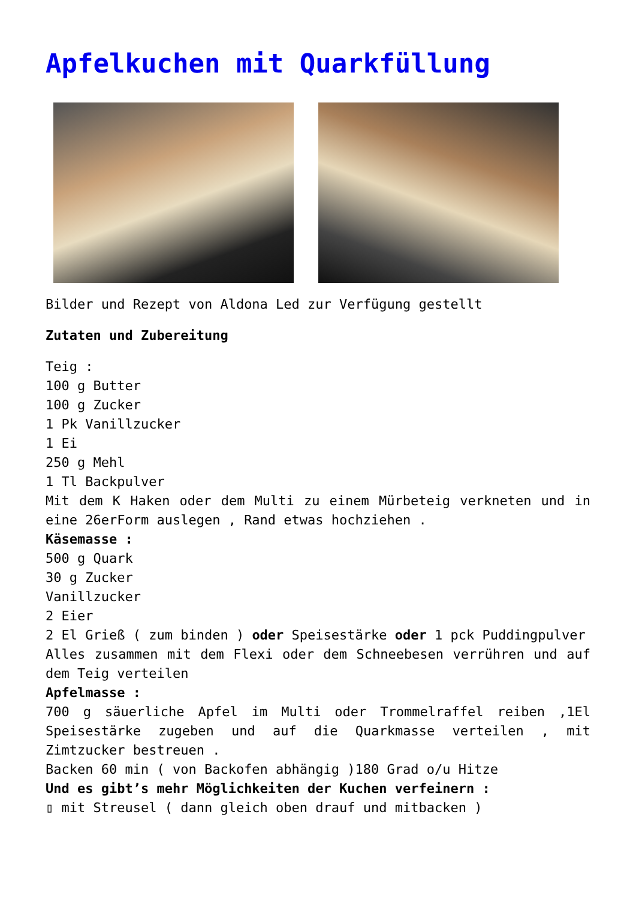Apfelkuchen mit Quarkfüllung
Bilder und Rezept von Aldona Led zur Verfügung gestellt
Zutaten und Zubereitung
Teig :
100 g Butter
100 g Zucker
1 Pk Vanillzucker
1 Ei
250 g Mehl
1 Tl Backpulver
Mit dem K Haken oder dem Multi zu einem Mürbeteig verkneten und in eine 26erForm auslegen , Rand etwas hochziehen .
Käsemasse :
500 g Quark
30 g Zucker
Vanillzucker
2 Eier
2 El Grieß ( zum binden ) oder Speisestärke oder 1 pck Puddingpulver
Alles zusammen mit dem Flexi oder dem Schneebesen verrühren und auf dem Teig verteilen
Apfelmasse :
700 g säuerliche Apfel im Multi oder Trommelraffel reiben ,1El Speisestärke zugeben und auf die Quarkmasse verteilen , mit Zimtzucker bestreuen .
Backen 60 min ( von Backofen abhängig )180 Grad o/u Hitze
Und es gibt’s mehr Möglichkeiten der Kuchen verfeinern :
▯ mit Streusel ( dann gleich oben drauf und mitbacken )